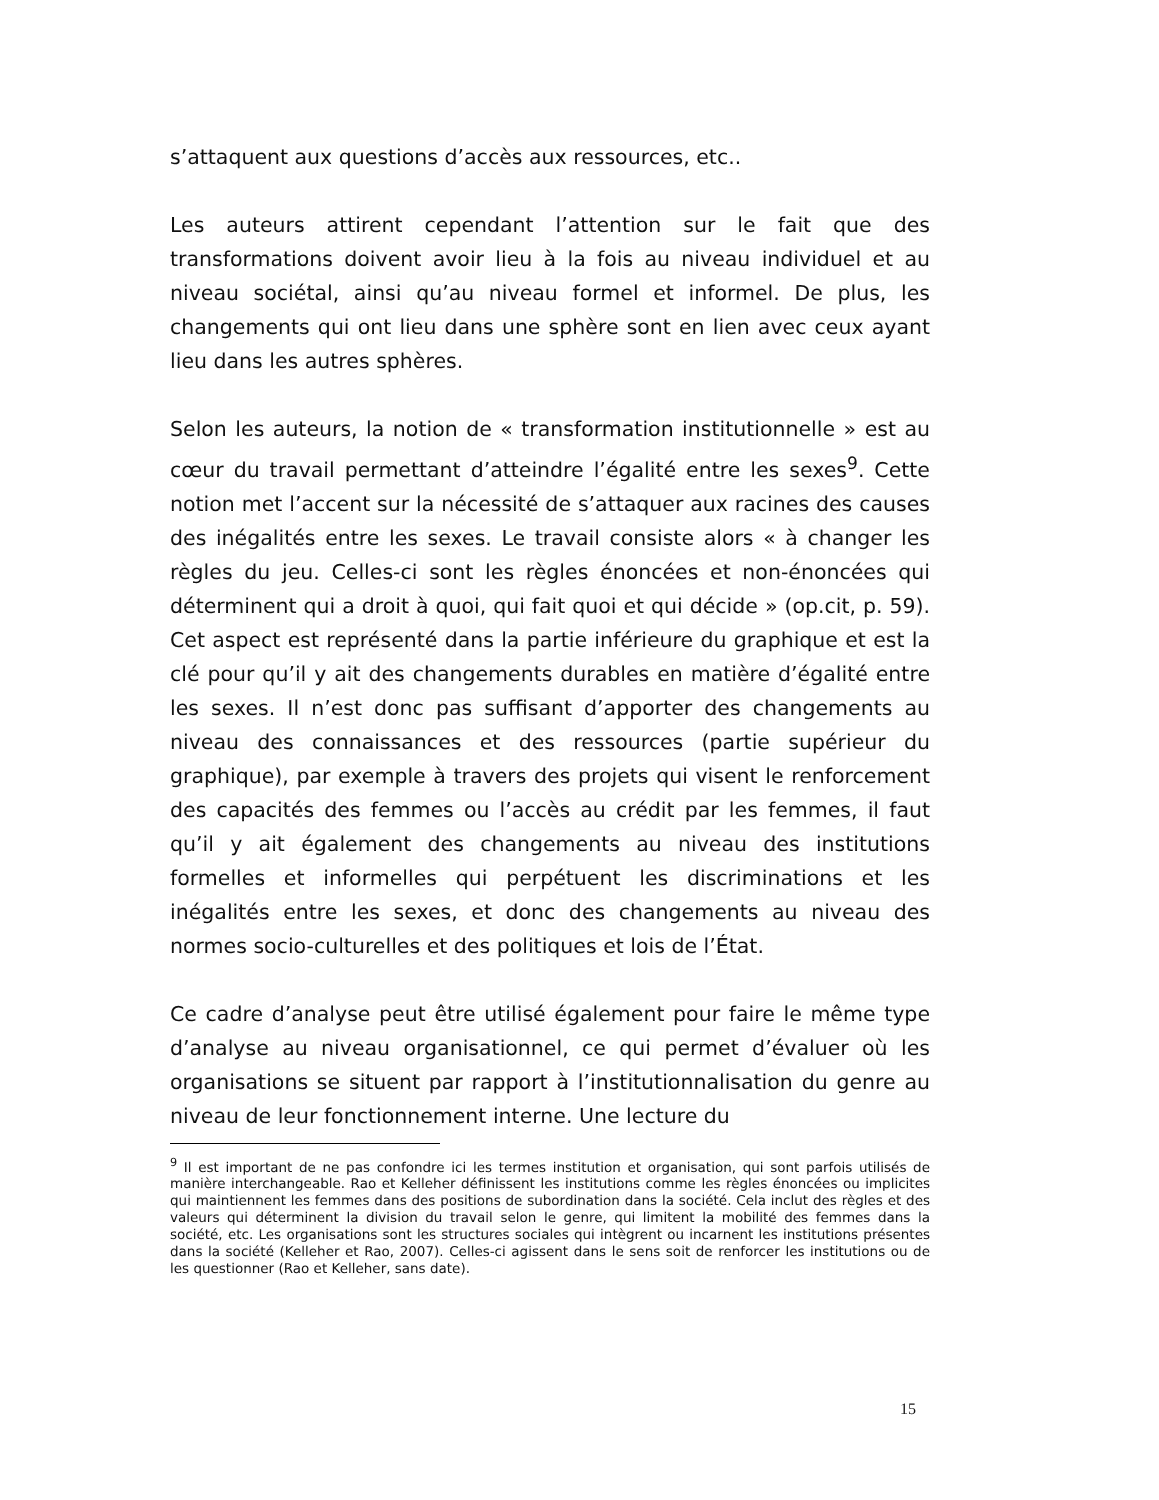s’attaquent aux questions d’accès aux ressources, etc..
Les auteurs attirent cependant l’attention sur le fait que des transformations doivent avoir lieu à la fois au niveau individuel et au niveau sociétal, ainsi qu’au niveau formel et informel. De plus, les changements qui ont lieu dans une sphère sont en lien avec ceux ayant lieu dans les autres sphères.
Selon les auteurs, la notion de « transformation institutionnelle » est au cœur du travail permettant d’atteindre l’égalité entre les sexes<sup>9</sup>. Cette notion met l’accent sur la nécessité de s’attaquer aux racines des causes des inégalités entre les sexes. Le travail consiste alors « à changer les règles du jeu. Celles-ci sont les règles énoncées et non-énoncées qui déterminent qui a droit à quoi, qui fait quoi et qui décide » (op.cit, p. 59). Cet aspect est représenté dans la partie inférieure du graphique et est la clé pour qu’il y ait des changements durables en matière d’égalité entre les sexes. Il n’est donc pas suffisant d’apporter des changements au niveau des connaissances et des ressources (partie supérieur du graphique), par exemple à travers des projets qui visent le renforcement des capacités des femmes ou l’accès au crédit par les femmes, il faut qu’il y ait également des changements au niveau des institutions formelles et informelles qui perpétuent les discriminations et les inégalités entre les sexes, et donc des changements au niveau des normes socio-culturelles et des politiques et lois de l’État.
Ce cadre d’analyse peut être utilisé également pour faire le même type d’analyse au niveau organisationnel, ce qui permet d’évaluer où les organisations se situent par rapport à l’institutionnalisation du genre au niveau de leur fonctionnement interne. Une lecture du
<sup>9</sup> Il est important de ne pas confondre ici les termes institution et organisation, qui sont parfois utilisés de manière interchangeable. Rao et Kelleher définissent les institutions comme les règles énoncées ou implicites qui maintiennent les femmes dans des positions de subordination dans la société. Cela inclut des règles et des valeurs qui déterminent la division du travail selon le genre, qui limitent la mobilité des femmes dans la société, etc. Les organisations sont les structures sociales qui intègrent ou incarnent les institutions présentes dans la société (Kelleher et Rao, 2007). Celles-ci agissent dans le sens soit de renforcer les institutions ou de les questionner (Rao et Kelleher, sans date).
15